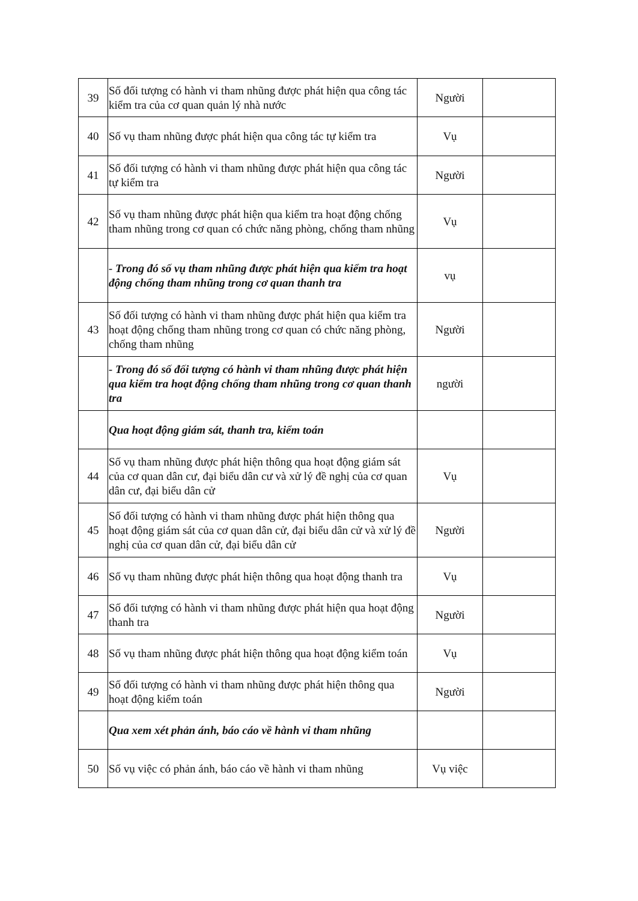| 39 | Số đối tượng có hành vi tham nhũng được phát hiện qua công tác kiểm tra của cơ quan quản lý nhà nước | Người | |
| 40 | Số vụ tham nhũng được phát hiện qua công tác tự kiểm tra | Vụ | |
| 41 | Số đối tượng có hành vi tham nhũng được phát hiện qua công tác tự kiểm tra | Người | |
| 42 | Số vụ tham nhũng được phát hiện qua kiểm tra hoạt động chống tham nhũng trong cơ quan có chức năng phòng, chống tham nhũng | Vụ | |
| | - Trong đó số vụ tham nhũng được phát hiện qua kiểm tra hoạt động chống tham nhũng trong cơ quan thanh tra | vụ | |
| 43 | Số đối tượng có hành vi tham nhũng được phát hiện qua kiểm tra hoạt động chống tham nhũng trong cơ quan có chức năng phòng, chống tham nhũng | Người | |
| | - Trong đó số đối tượng có hành vi tham nhũng được phát hiện qua kiểm tra hoạt động chống tham nhũng trong cơ quan thanh tra | người | |
| | Qua hoạt động giám sát, thanh tra, kiểm toán | | |
| 44 | Số vụ tham nhũng được phát hiện thông qua hoạt động giám sát của cơ quan dân cư, đại biểu dân cư và xử lý đề nghị của cơ quan dân cư, đại biểu dân cử | Vụ | |
| 45 | Số đối tượng có hành vi tham nhũng được phát hiện thông qua hoạt động giám sát của cơ quan dân cử, đại biểu dân cử và xử lý đề nghị của cơ quan dân cử, đại biểu dân cử | Người | |
| 46 | Số vụ tham nhũng được phát hiện thông qua hoạt động thanh tra | Vụ | |
| 47 | Số đối tượng có hành vi tham nhũng được phát hiện qua hoạt động thanh tra | Người | |
| 48 | Số vụ tham nhũng được phát hiện thông qua hoạt động kiểm toán | Vụ | |
| 49 | Số đối tượng có hành vi tham nhũng được phát hiện thông qua hoạt động kiểm toán | Người | |
| | Qua xem xét phản ánh, báo cáo về hành vi tham nhũng | | |
| 50 | Số vụ việc có phản ánh, báo cáo về hành vi tham nhũng | Vụ việc | |